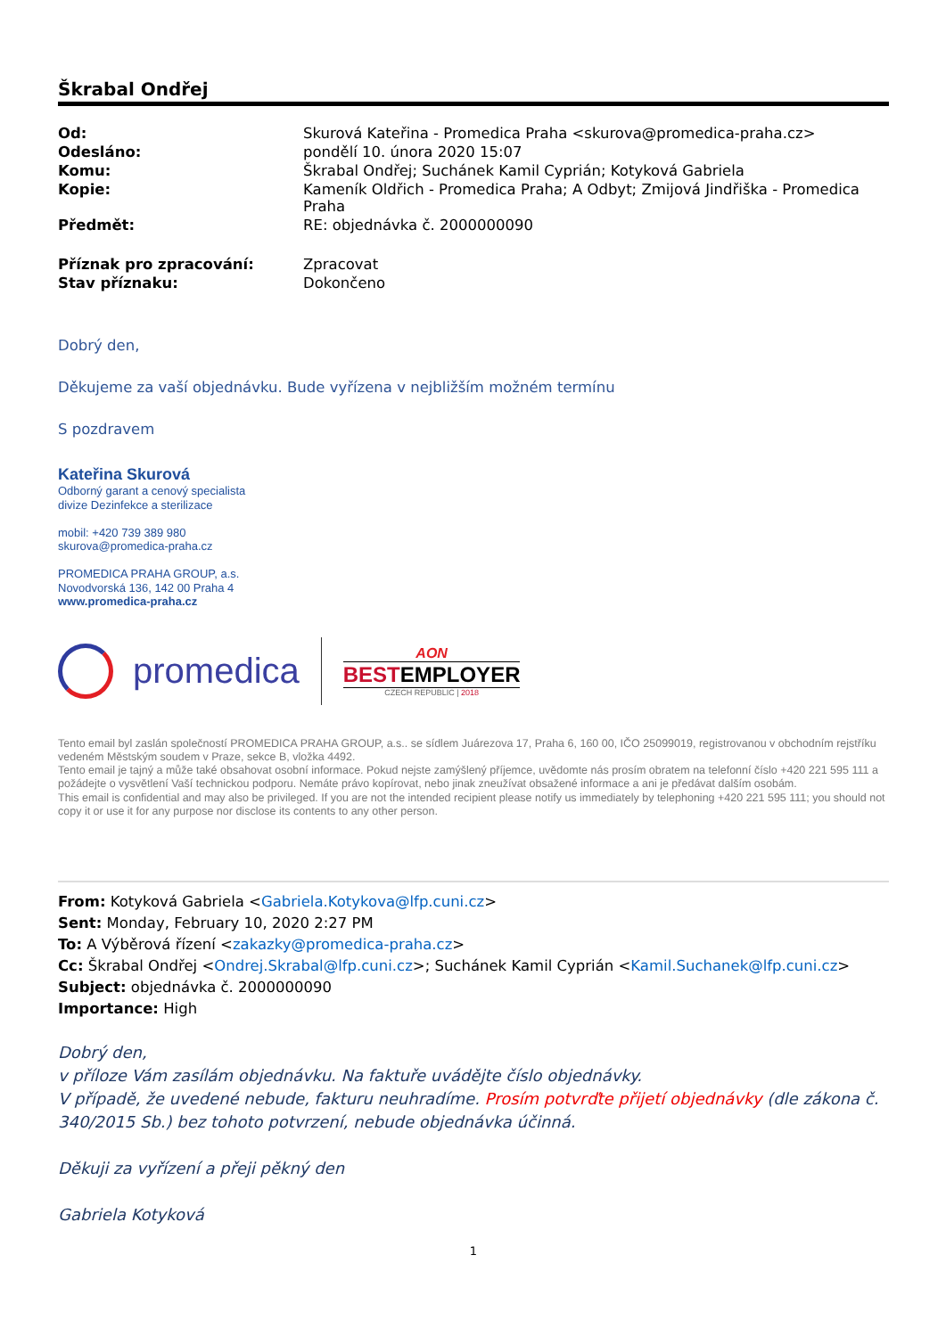Škrabal Ondřej
| Od: | Skurová Kateřina - Promedica Praha <skurova@promedica-praha.cz> |
| Odesláno: | pondělí 10. února 2020 15:07 |
| Komu: | Škrabal Ondřej; Suchánek Kamil Cyprián; Kotyková Gabriela |
| Kopie: | Kameník Oldřich - Promedica Praha; A Odbyt; Zmijová Jindřiška - Promedica Praha |
| Předmět: | RE: objednávka č. 2000000090 |
| Příznak pro zpracování: | Zpracovat |
| Stav příznaku: | Dokončeno |
Dobrý den,
Děkujeme za vaší objednávku. Bude vyřízena v nejbližším možném termínu
S pozdravem
Kateřina Skurová
Odborný garant a cenový specialista
divize Dezinfekce a sterilizace
mobil: +420 739 389 980
skurova@promedica-praha.cz
PROMEDICA PRAHA GROUP, a.s.
Novodvorská 136, 142 00 Praha 4
www.promedica-praha.cz
promedica
AON
BESTEMPLOYER
CZECH REPUBLIC | 2018
Tento email byl zaslán společností PROMEDICA PRAHA GROUP, a.s.. se sídlem Juárezova 17, Praha 6, 160 00, IČO 25099019, registrovanou v obchodním rejstříku vedeném Městským soudem v Praze, sekce B, vložka 4492.
Tento email je tajný a může také obsahovat osobní informace. Pokud nejste zamýšlený příjemce, uvědomte nás prosím obratem na telefonní číslo +420 221 595 111 a požádejte o vysvětlení Vaší technickou podporu. Nemáte právo kopírovat, nebo jinak zneužívat obsažené informace a ani je předávat dalším osobám.
This email is confidential and may also be privileged. If you are not the intended recipient please notify us immediately by telephoning +420 221 595 111; you should not copy it or use it for any purpose nor disclose its contents to any other person.
From: Kotyková Gabriela <Gabriela.Kotykova@lfp.cuni.cz>
Sent: Monday, February 10, 2020 2:27 PM
To: A Výběrová řízení <zakazky@promedica-praha.cz>
Cc: Škrabal Ondřej <Ondrej.Skrabal@lfp.cuni.cz>; Suchánek Kamil Cyprián <Kamil.Suchanek@lfp.cuni.cz>
Subject: objednávka č. 2000000090
Importance: High
Dobrý den,
v příloze Vám zasílám objednávku. Na faktuře uvádějte číslo objednávky.
V případě, že uvedené nebude, fakturu neuhradíme. Prosím potvrďte přijetí objednávky (dle zákona č. 340/2015 Sb.) bez tohoto potvrzení, nebude objednávka účinná.
Děkuji za vyřízení a přeji pěkný den
Gabriela Kotyková
1